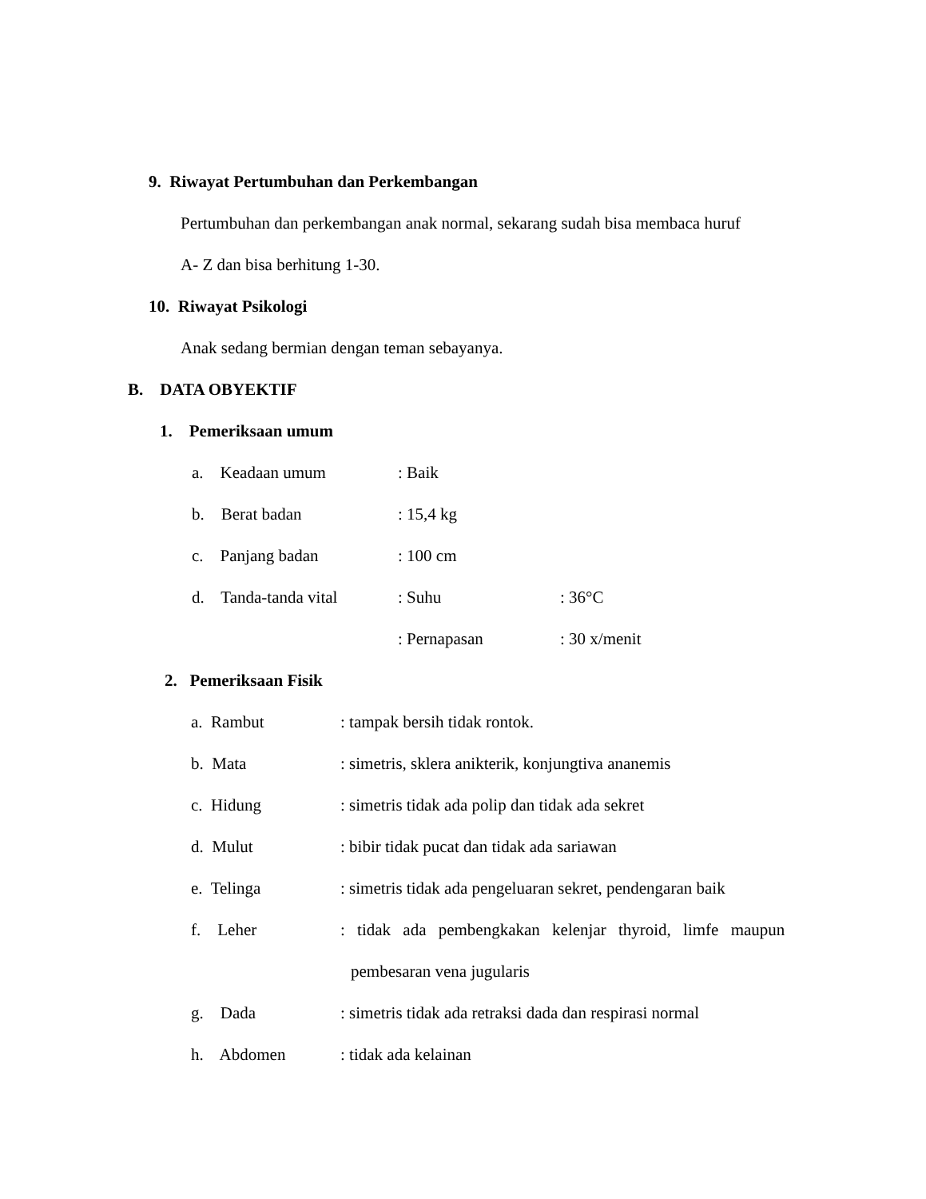9. Riwayat Pertumbuhan dan Perkembangan
Pertumbuhan dan perkembangan anak normal, sekarang sudah bisa membaca huruf
A- Z dan bisa berhitung 1-30.
10. Riwayat Psikologi
Anak sedang bermian dengan teman sebayanya.
B. DATA OBYEKTIF
1. Pemeriksaan umum
a. Keadaan umum : Baik
b. Berat badan : 15,4 kg
c. Panjang badan : 100 cm
d. Tanda-tanda vital : Suhu : 36°C
: Pernapasan : 30 x/menit
2. Pemeriksaan Fisik
a. Rambut : tampak bersih tidak rontok.
b. Mata : simetris, sklera anikterik, konjungtiva ananemis
c. Hidung : simetris tidak ada polip dan tidak ada sekret
d. Mulut : bibir tidak pucat dan tidak ada sariawan
e. Telinga : simetris tidak ada pengeluaran sekret, pendengaran baik
f. Leher : tidak ada pembengkakan kelenjar thyroid, limfe maupun
pembesaran vena jugularis
g. Dada : simetris tidak ada retraksi dada dan respirasi normal
h. Abdomen : tidak ada kelainan